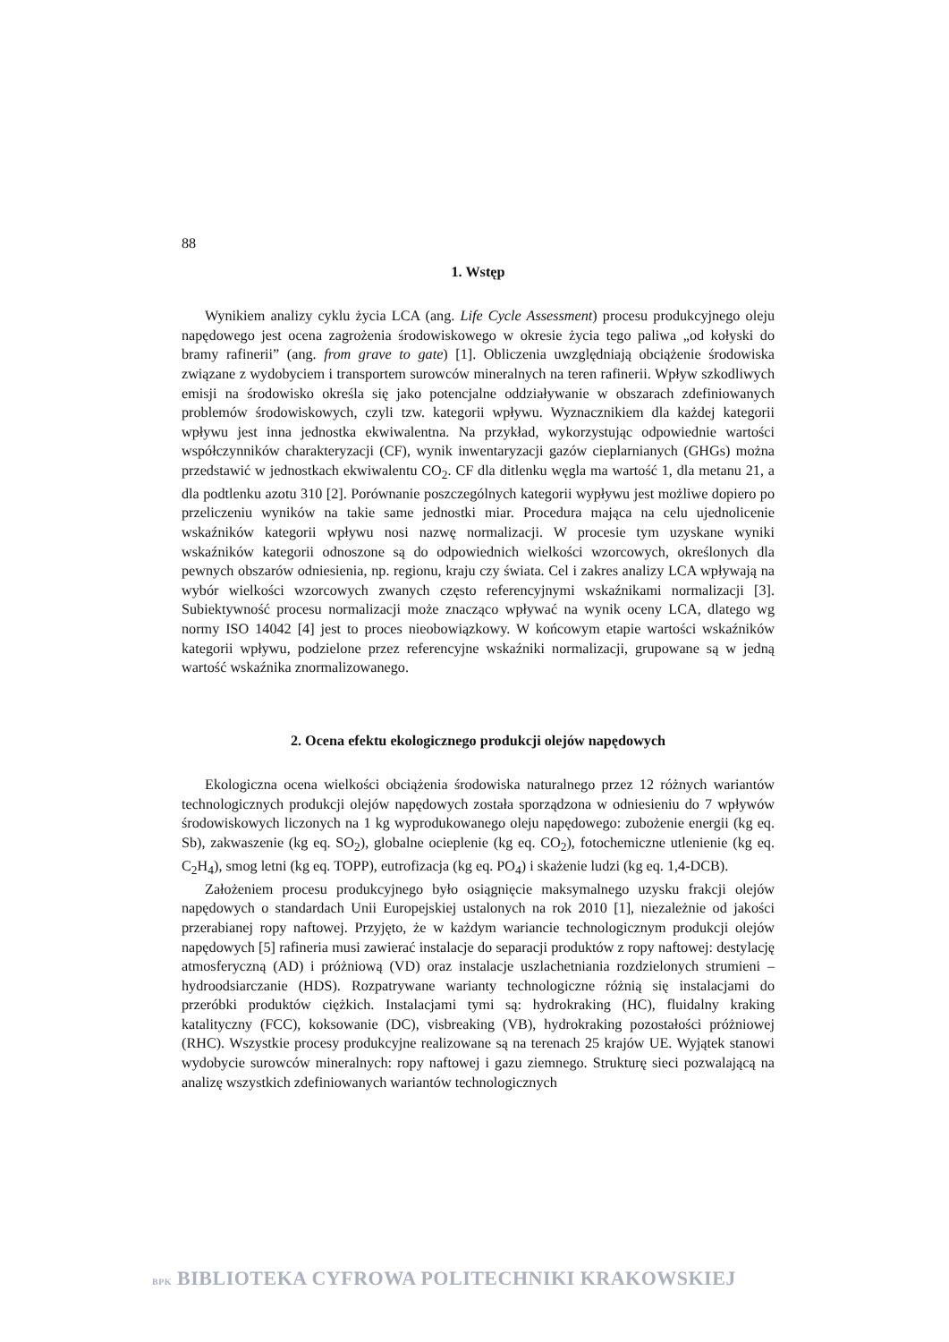88
1. Wstęp
Wynikiem analizy cyklu życia LCA (ang. Life Cycle Assessment) procesu produkcyjnego oleju napędowego jest ocena zagrożenia środowiskowego w okresie życia tego paliwa „od kołyski do bramy rafinerii” (ang. from grave to gate) [1]. Obliczenia uwzględniają obciążenie środowiska związane z wydobyciem i transportem surowców mineralnych na teren rafinerii. Wpływ szkodliwych emisji na środowisko określa się jako potencjalne oddziaływanie w obszarach zdefiniowanych problemów środowiskowych, czyli tzw. kategorii wpływu. Wyznacznikiem dla każdej kategorii wpływu jest inna jednostka ekwiwalentna. Na przykład, wykorzystując odpowiednie wartości współczynników charakteryzacji (CF), wynik inwentaryzacji gazów cieplarnianych (GHGs) można przedstawić w jednostkach ekwiwalentu CO<sub>2</sub>. CF dla ditlenku węgla ma wartość 1, dla metanu 21, a dla podtlenku azotu 310 [2]. Porównanie poszczególnych kategorii wypływu jest możliwe dopiero po przeliczeniu wyników na takie same jednostki miar. Procedura mająca na celu ujednolicenie wskaźników kategorii wpływu nosi nazwę normalizacji. W procesie tym uzyskane wyniki wskaźników kategorii odnoszone są do odpowiednich wielkości wzorcowych, określonych dla pewnych obszarów odniesienia, np. regionu, kraju czy świata. Cel i zakres analizy LCA wpływają na wybór wielkości wzorcowych zwanych często referencyjnymi wskaźnikami normalizacji [3]. Subiektywność procesu normalizacji może znacząco wpływać na wynik oceny LCA, dlatego wg normy ISO 14042 [4] jest to proces nieobowiązkowy. W końcowym etapie wartości wskaźników kategorii wpływu, podzielone przez referencyjne wskaźniki normalizacji, grupowane są w jedną wartość wskaźnika znormalizowanego.
2. Ocena efektu ekologicznego produkcji olejów napędowych
Ekologiczna ocena wielkości obciążenia środowiska naturalnego przez 12 różnych wariantów technologicznych produkcji olejów napędowych została sporządzona w odniesieniu do 7 wpływów środowiskowych liczonych na 1 kg wyprodukowanego oleju napędowego: zubożenie energii (kg eq. Sb), zakwaszenie (kg eq. SO<sub>2</sub>), globalne ocieplenie (kg eq. CO<sub>2</sub>), fotochemiczne utlenienie (kg eq. C<sub>2</sub>H<sub>4</sub>), smog letni (kg eq. TOPP), eutrofizacja (kg eq. PO<sub>4</sub>) i skażenie ludzi (kg eq. 1,4-DCB).
Założeniem procesu produkcyjnego było osiągnięcie maksymalnego uzysku frakcji olejów napędowych o standardach Unii Europejskiej ustalonych na rok 2010 [1], niezależnie od jakości przerabianej ropy naftowej. Przyjęto, że w każdym wariancie technologicznym produkcji olejów napędowych [5] rafineria musi zawierać instalacje do separacji produktów z ropy naftowej: destylację atmosferyczną (AD) i próżniową (VD) oraz instalacje uszlachetniania rozdzielonych strumieni – hydroodsiarczanie (HDS). Rozpatrywane warianty technologiczne różnią się instalacjami do przeróbki produktów ciężkich. Instalacjami tymi są: hydrokraking (HC), fluidalny kraking katalityczny (FCC), koksowanie (DC), visbreaking (VB), hydrokraking pozostałości próżniowej (RHC). Wszystkie procesy produkcyjne realizowane są na terenach 25 krajów UE. Wyjątek stanowi wydobycie surowców mineralnych: ropy naftowej i gazu ziemnego. Strukturę sieci pozwalającą na analizę wszystkich zdefiniowanych wariantów technologicznych
BPK BIBLIOTEKA CYFROWA POLITECHNIKI KRAKOWSKIEJ